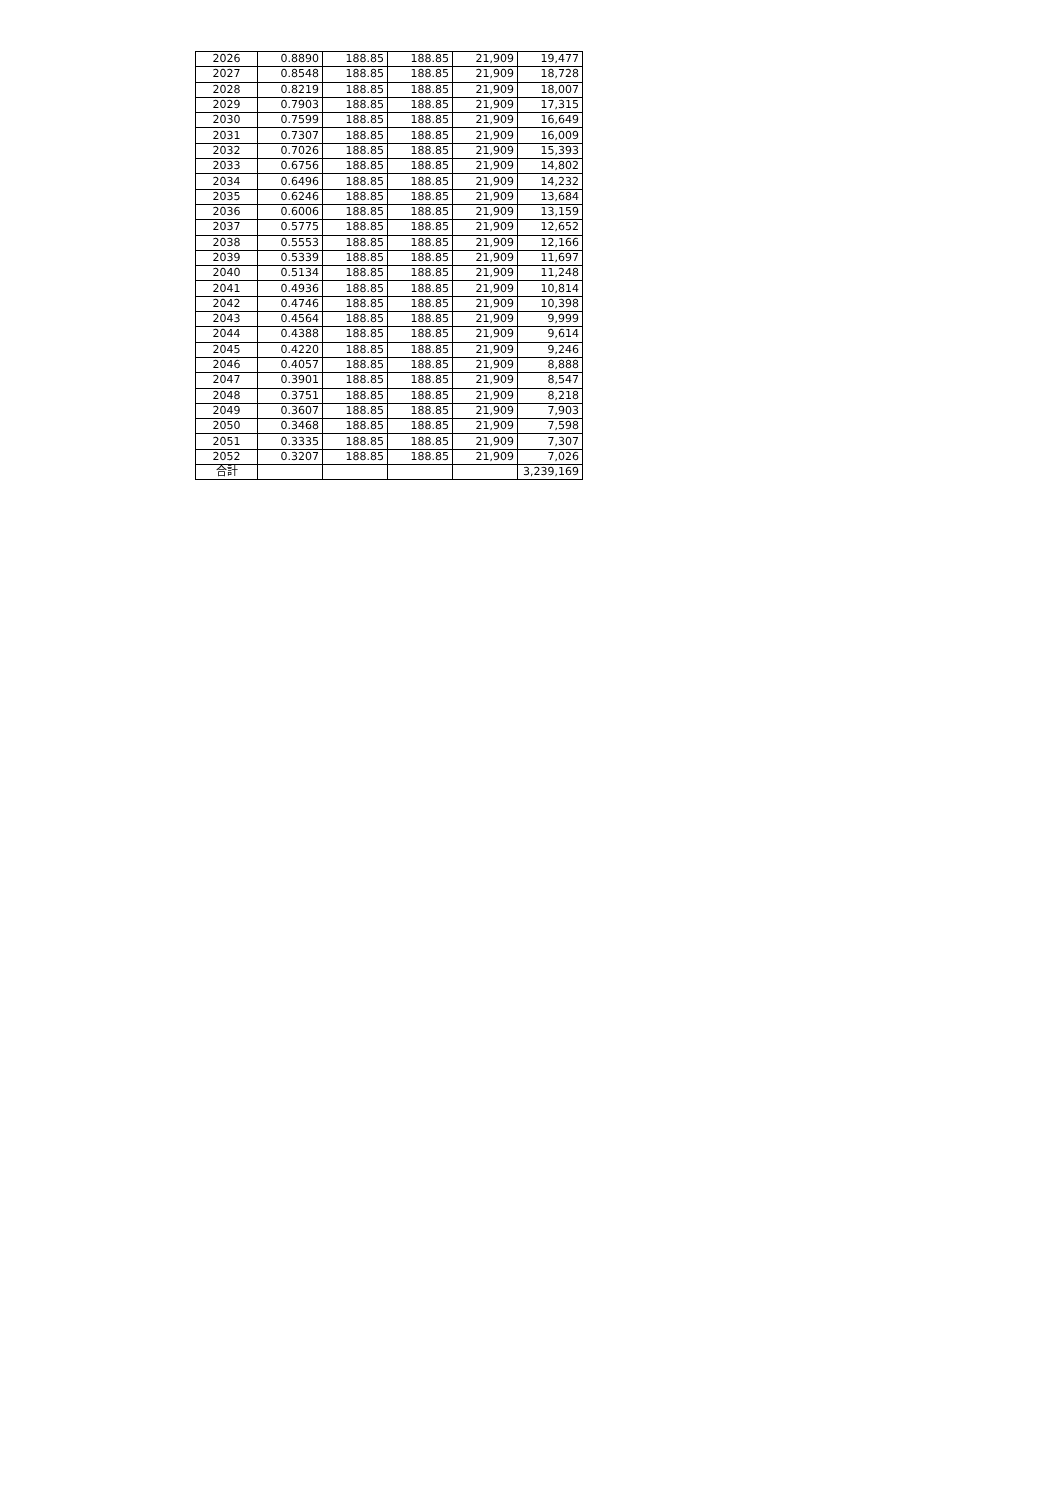| 2026 | 0.8890 | 188.85 | 188.85 | 21,909 | 19,477 |
| 2027 | 0.8548 | 188.85 | 188.85 | 21,909 | 18,728 |
| 2028 | 0.8219 | 188.85 | 188.85 | 21,909 | 18,007 |
| 2029 | 0.7903 | 188.85 | 188.85 | 21,909 | 17,315 |
| 2030 | 0.7599 | 188.85 | 188.85 | 21,909 | 16,649 |
| 2031 | 0.7307 | 188.85 | 188.85 | 21,909 | 16,009 |
| 2032 | 0.7026 | 188.85 | 188.85 | 21,909 | 15,393 |
| 2033 | 0.6756 | 188.85 | 188.85 | 21,909 | 14,802 |
| 2034 | 0.6496 | 188.85 | 188.85 | 21,909 | 14,232 |
| 2035 | 0.6246 | 188.85 | 188.85 | 21,909 | 13,684 |
| 2036 | 0.6006 | 188.85 | 188.85 | 21,909 | 13,159 |
| 2037 | 0.5775 | 188.85 | 188.85 | 21,909 | 12,652 |
| 2038 | 0.5553 | 188.85 | 188.85 | 21,909 | 12,166 |
| 2039 | 0.5339 | 188.85 | 188.85 | 21,909 | 11,697 |
| 2040 | 0.5134 | 188.85 | 188.85 | 21,909 | 11,248 |
| 2041 | 0.4936 | 188.85 | 188.85 | 21,909 | 10,814 |
| 2042 | 0.4746 | 188.85 | 188.85 | 21,909 | 10,398 |
| 2043 | 0.4564 | 188.85 | 188.85 | 21,909 | 9,999 |
| 2044 | 0.4388 | 188.85 | 188.85 | 21,909 | 9,614 |
| 2045 | 0.4220 | 188.85 | 188.85 | 21,909 | 9,246 |
| 2046 | 0.4057 | 188.85 | 188.85 | 21,909 | 8,888 |
| 2047 | 0.3901 | 188.85 | 188.85 | 21,909 | 8,547 |
| 2048 | 0.3751 | 188.85 | 188.85 | 21,909 | 8,218 |
| 2049 | 0.3607 | 188.85 | 188.85 | 21,909 | 7,903 |
| 2050 | 0.3468 | 188.85 | 188.85 | 21,909 | 7,598 |
| 2051 | 0.3335 | 188.85 | 188.85 | 21,909 | 7,307 |
| 2052 | 0.3207 | 188.85 | 188.85 | 21,909 | 7,026 |
| 合計 | | | | | 3,239,169 |